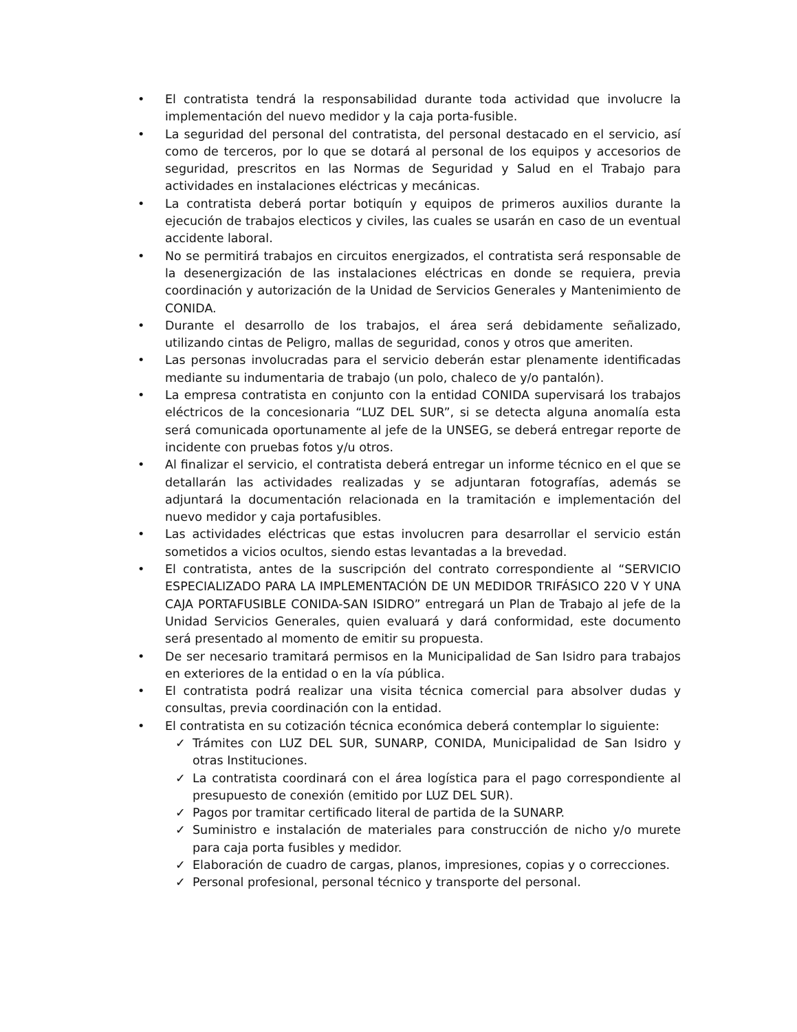• El contratista tendrá la responsabilidad durante toda actividad que involucre la implementación del nuevo medidor y la caja porta-fusible.
• La seguridad del personal del contratista, del personal destacado en el servicio, así como de terceros, por lo que se dotará al personal de los equipos y accesorios de seguridad, prescritos en las Normas de Seguridad y Salud en el Trabajo para actividades en instalaciones eléctricas y mecánicas.
• La contratista deberá portar botiquín y equipos de primeros auxilios durante la ejecución de trabajos electicos y civiles, las cuales se usarán en caso de un eventual accidente laboral.
• No se permitirá trabajos en circuitos energizados, el contratista será responsable de la desenergización de las instalaciones eléctricas en donde se requiera, previa coordinación y autorización de la Unidad de Servicios Generales y Mantenimiento de CONIDA.
• Durante el desarrollo de los trabajos, el área será debidamente señalizado, utilizando cintas de Peligro, mallas de seguridad, conos y otros que ameriten.
• Las personas involucradas para el servicio deberán estar plenamente identificadas mediante su indumentaria de trabajo (un polo, chaleco de y/o pantalón).
• La empresa contratista en conjunto con la entidad CONIDA supervisará los trabajos eléctricos de la concesionaria “LUZ DEL SUR”, si se detecta alguna anomalía esta será comunicada oportunamente al jefe de la UNSEG, se deberá entregar reporte de incidente con pruebas fotos y/u otros.
• Al finalizar el servicio, el contratista deberá entregar un informe técnico en el que se detallarán las actividades realizadas y se adjuntaran fotografías, además se adjuntará la documentación relacionada en la tramitación e implementación del nuevo medidor y caja portafusibles.
• Las actividades eléctricas que estas involucren para desarrollar el servicio están sometidos a vicios ocultos, siendo estas levantadas a la brevedad.
• El contratista, antes de la suscripción del contrato correspondiente al “SERVICIO ESPECIALIZADO PARA LA IMPLEMENTACIÓN DE UN MEDIDOR TRIFÁSICO 220 V Y UNA CAJA PORTAFUSIBLE CONIDA-SAN ISIDRO” entregará un Plan de Trabajo al jefe de la Unidad Servicios Generales, quien evaluará y dará conformidad, este documento será presentado al momento de emitir su propuesta.
• De ser necesario tramitará permisos en la Municipalidad de San Isidro para trabajos en exteriores de la entidad o en la vía pública.
• El contratista podrá realizar una visita técnica comercial para absolver dudas y consultas, previa coordinación con la entidad.
• El contratista en su cotización técnica económica deberá contemplar lo siguiente:
✓ Trámites con LUZ DEL SUR, SUNARP, CONIDA, Municipalidad de San Isidro y otras Instituciones.
✓ La contratista coordinará con el área logística para el pago correspondiente al presupuesto de conexión (emitido por LUZ DEL SUR).
✓ Pagos por tramitar certificado literal de partida de la SUNARP.
✓ Suministro e instalación de materiales para construcción de nicho y/o murete para caja porta fusibles y medidor.
✓ Elaboración de cuadro de cargas, planos, impresiones, copias y o correcciones.
✓ Personal profesional, personal técnico y transporte del personal.